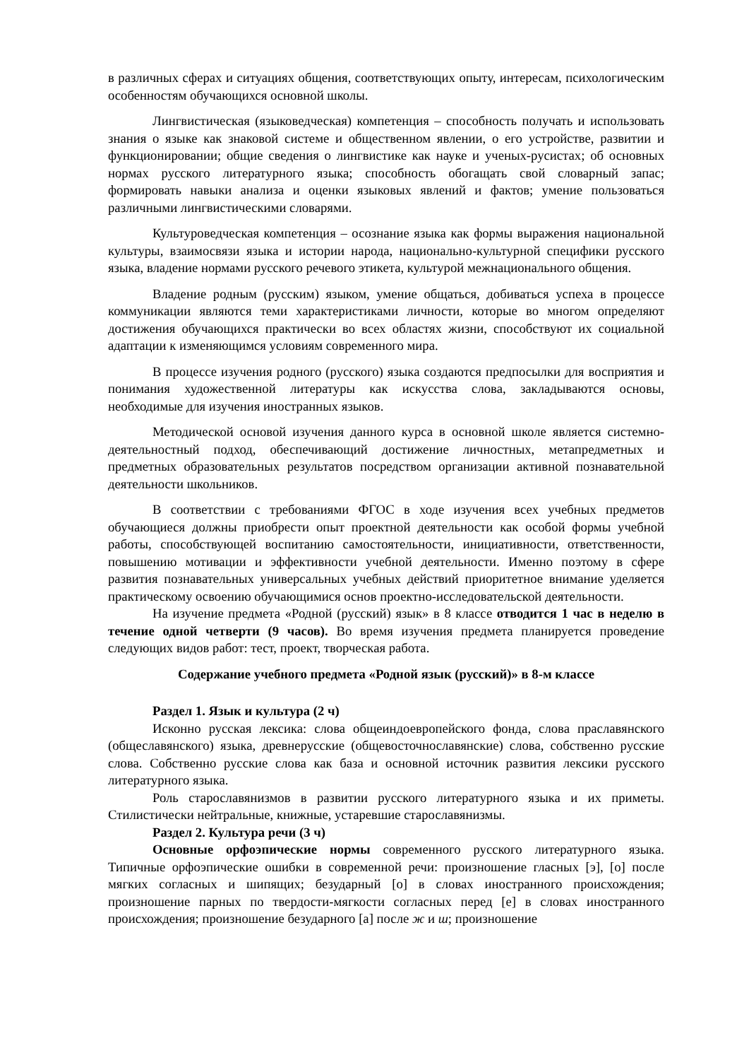в различных сферах и ситуациях общения, соответствующих опыту, интересам, психологическим особенностям обучающихся основной школы.
Лингвистическая (языковедческая) компетенция – способность получать и использовать знания о языке как знаковой системе и общественном явлении, о его устройстве, развитии и функционировании; общие сведения о лингвистике как науке и ученых-русистах; об основных нормах русского литературного языка; способность обогащать свой словарный запас; формировать навыки анализа и оценки языковых явлений и фактов; умение пользоваться различными лингвистическими словарями.
Культуроведческая компетенция – осознание языка как формы выражения национальной культуры, взаимосвязи языка и истории народа, национально-культурной специфики русского языка, владение нормами русского речевого этикета, культурой межнационального общения.
Владение родным (русским) языком, умение общаться, добиваться успеха в процессе коммуникации являются теми характеристиками личности, которые во многом определяют достижения обучающихся практически во всех областях жизни, способствуют их социальной адаптации к изменяющимся условиям современного мира.
В процессе изучения родного (русского) языка создаются предпосылки для восприятия и понимания художественной литературы как искусства слова, закладываются основы, необходимые для изучения иностранных языков.
Методической основой изучения данного курса в основной школе является системно-деятельностный подход, обеспечивающий достижение личностных, метапредметных и предметных образовательных результатов посредством организации активной познавательной деятельности школьников.
В соответствии с требованиями ФГОС в ходе изучения всех учебных предметов обучающиеся должны приобрести опыт проектной деятельности как особой формы учебной работы, способствующей воспитанию самостоятельности, инициативности, ответственности, повышению мотивации и эффективности учебной деятельности. Именно поэтому в сфере развития познавательных универсальных учебных действий приоритетное внимание уделяется практическому освоению обучающимися основ проектно-исследовательской деятельности.
На изучение предмета «Родной (русский) язык» в 8 классе отводится 1 час в неделю в течение одной четверти (9 часов). Во время изучения предмета планируется проведение следующих видов работ: тест, проект, творческая работа.
Содержание учебного предмета «Родной язык (русский)» в 8-м классе
Раздел 1. Язык и культура (2 ч)
Исконно русская лексика: слова общеиндоевропейского фонда, слова праславянского (общеславянского) языка, древнерусские (общевосточнославянские) слова, собственно русские слова. Собственно русские слова как база и основной источник развития лексики русского литературного языка.
Роль старославянизмов в развитии русского литературного языка и их приметы. Стилистически нейтральные, книжные, устаревшие старославянизмы.
Раздел 2. Культура речи (3 ч)
Основные орфоэпические нормы современного русского литературного языка. Типичные орфоэпические ошибки в современной речи: произношение гласных [э], [о] после мягких согласных и шипящих; безударный [о] в словах иностранного происхождения; произношение парных по твердости-мягкости согласных перед [е] в словах иностранного происхождения; произношение безударного [а] после ж и ш; произношение